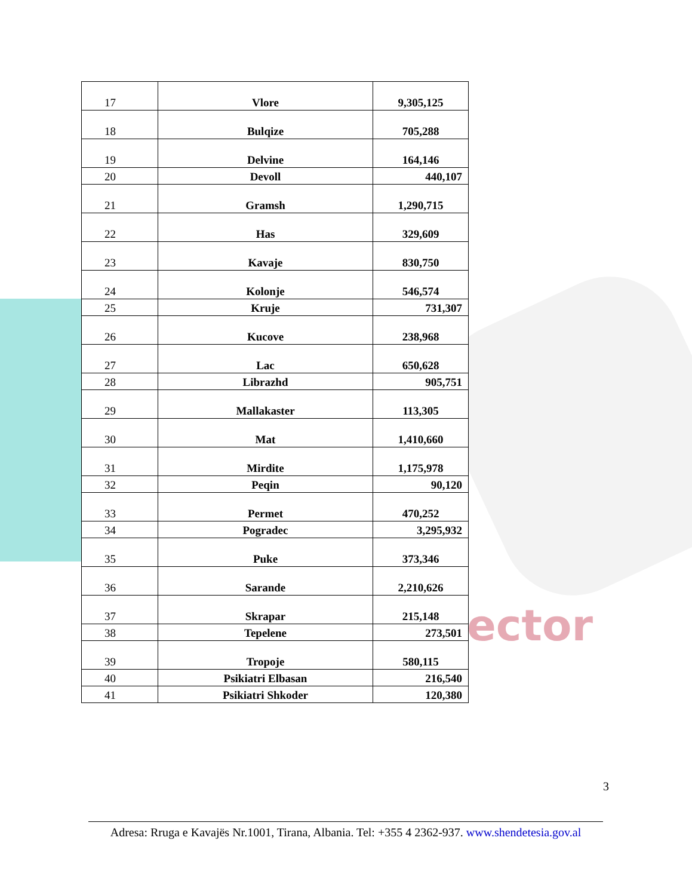ector
| 17 | Vlore | 9,305,125 |
| 18 | Bulqize | 705,288 |
| 19 | Delvine | 164,146 |
| 20 | Devoll | 440,107 |
| 21 | Gramsh | 1,290,715 |
| 22 | Has | 329,609 |
| 23 | Kavaje | 830,750 |
| 24 | Kolonje | 546,574 |
| 25 | Kruje | 731,307 |
| 26 | Kucove | 238,968 |
| 27 | Lac | 650,628 |
| 28 | Librazhd | 905,751 |
| 29 | Mallakaster | 113,305 |
| 30 | Mat | 1,410,660 |
| 31 | Mirdite | 1,175,978 |
| 32 | Peqin | 90,120 |
| 33 | Permet | 470,252 |
| 34 | Pogradec | 3,295,932 |
| 35 | Puke | 373,346 |
| 36 | Sarande | 2,210,626 |
| 37 | Skrapar | 215,148 |
| 38 | Tepelene | 273,501 |
| 39 | Tropoje | 580,115 |
| 40 | Psikiatri Elbasan | 216,540 |
| 41 | Psikiatri Shkoder | 120,380 |
3
Adresa: Rruga e Kavajës Nr.1001, Tirana, Albania. Tel: +355 4 2362-937. www.shendetesia.gov.al